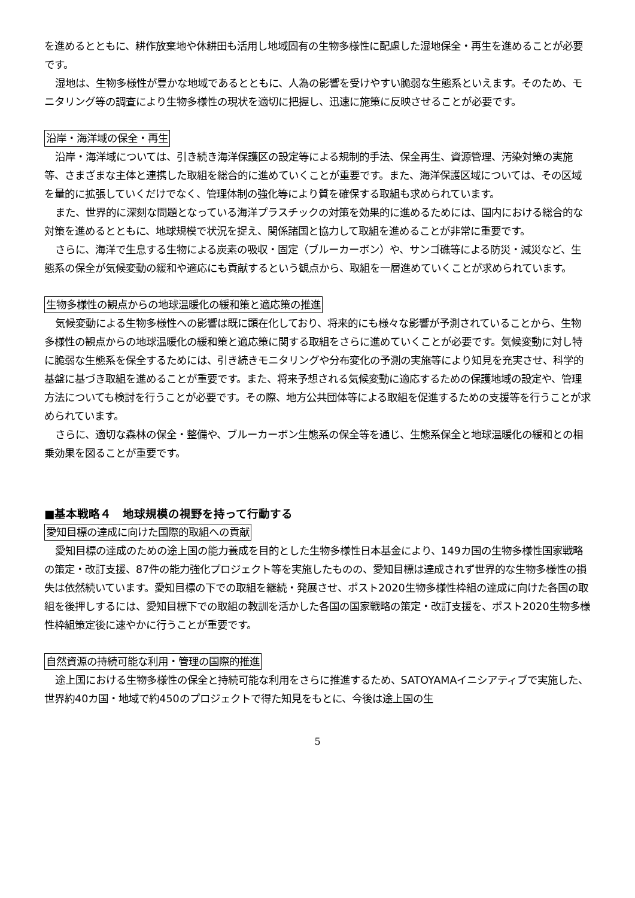を進めるとともに、耕作放棄地や休耕田も活用し地域固有の生物多様性に配慮した湿地保全・再生を進めることが必要です。
湿地は、生物多様性が豊かな地域であるとともに、人為の影響を受けやすい脆弱な生態系といえます。そのため、モニタリング等の調査により生物多様性の現状を適切に把握し、迅速に施策に反映させることが必要です。
沿岸・海洋域の保全・再生
沿岸・海洋域については、引き続き海洋保護区の設定等による規制的手法、保全再生、資源管理、汚染対策の実施等、さまざまな主体と連携した取組を総合的に進めていくことが重要です。また、海洋保護区域については、その区域を量的に拡張していくだけでなく、管理体制の強化等により質を確保する取組も求められています。
また、世界的に深刻な問題となっている海洋プラスチックの対策を効果的に進めるためには、国内における総合的な対策を進めるとともに、地球規模で状況を捉え、関係諸国と協力して取組を進めることが非常に重要です。
さらに、海洋で生息する生物による炭素の吸収・固定（ブルーカーボン）や、サンゴ礁等による防災・減災など、生態系の保全が気候変動の緩和や適応にも貢献するという観点から、取組を一層進めていくことが求められています。
生物多様性の観点からの地球温暖化の緩和策と適応策の推進
気候変動による生物多様性への影響は既に顕在化しており、将来的にも様々な影響が予測されていることから、生物多様性の観点からの地球温暖化の緩和策と適応策に関する取組をさらに進めていくことが必要です。気候変動に対し特に脆弱な生態系を保全するためには、引き続きモニタリングや分布変化の予測の実施等により知見を充実させ、科学的基盤に基づき取組を進めることが重要です。また、将来予想される気候変動に適応するための保護地域の設定や、管理方法についても検討を行うことが必要です。その際、地方公共団体等による取組を促進するための支援等を行うことが求められています。
さらに、適切な森林の保全・整備や、ブルーカーボン生態系の保全等を通じ、生態系保全と地球温暖化の緩和との相乗効果を図ることが重要です。
■基本戦略４　地球規模の視野を持って行動する
愛知目標の達成に向けた国際的取組への貢献
愛知目標の達成のための途上国の能力養成を目的とした生物多様性日本基金により、149カ国の生物多様性国家戦略の策定・改訂支援、87件の能力強化プロジェクト等を実施したものの、愛知目標は達成されず世界的な生物多様性の損失は依然続いています。愛知目標の下での取組を継続・発展させ、ポスト2020生物多様性枠組の達成に向けた各国の取組を後押しするには、愛知目標下での取組の教訓を活かした各国の国家戦略の策定・改訂支援を、ポスト2020生物多様性枠組策定後に速やかに行うことが重要です。
自然資源の持続可能な利用・管理の国際的推進
途上国における生物多様性の保全と持続可能な利用をさらに推進するため、SATOYAMAイニシアティブで実施した、世界約40カ国・地域で約450のプロジェクトで得た知見をもとに、今後は途上国の生
5